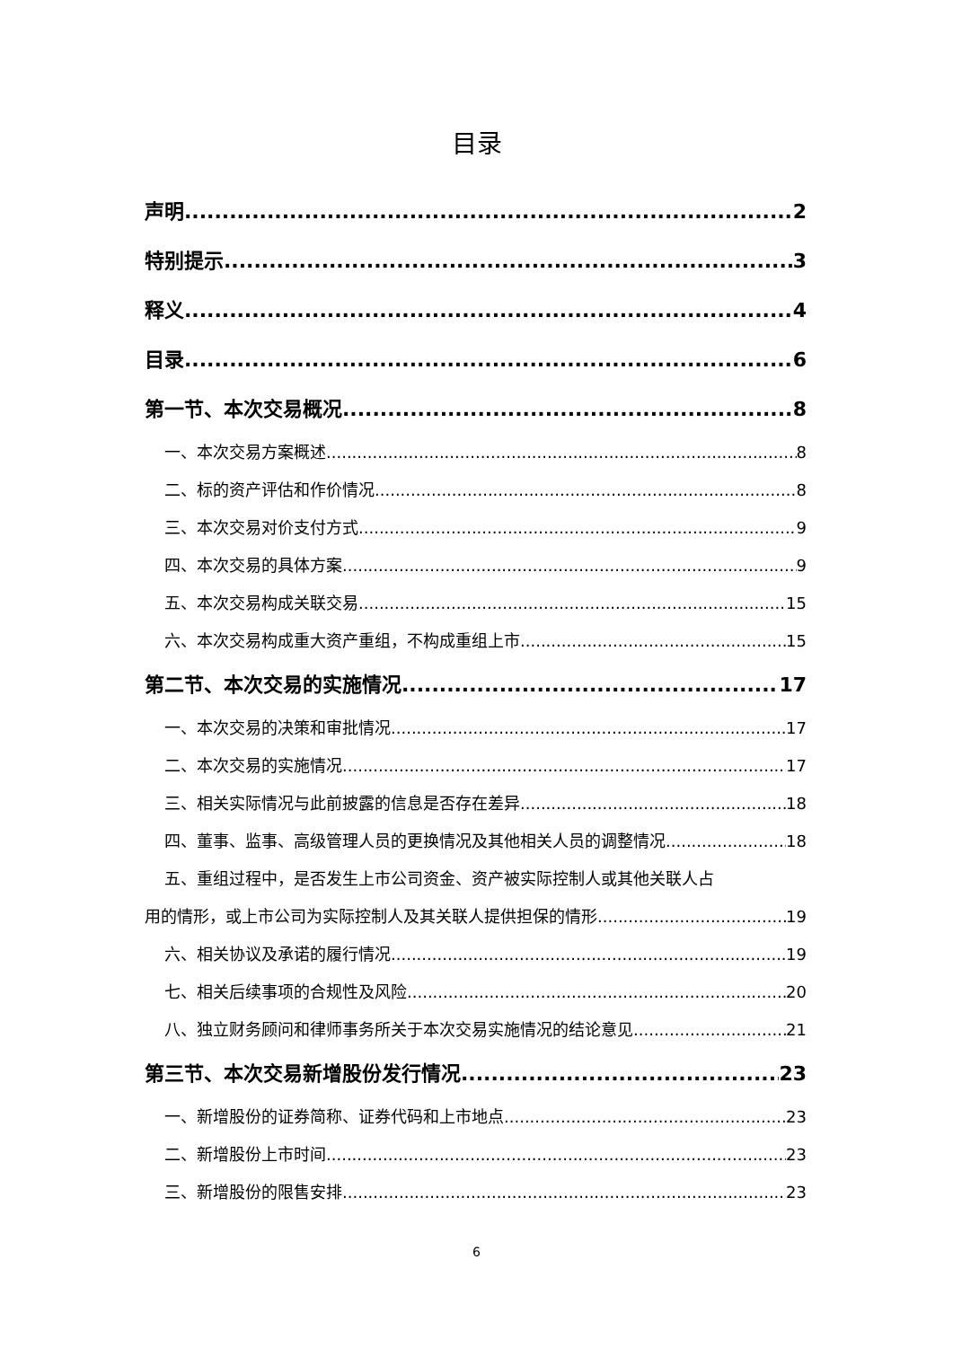目录
声明 2
特别提示 3
释义 4
目录 6
第一节、本次交易概况 8
一、本次交易方案概述 8
二、标的资产评估和作价情况 8
三、本次交易对价支付方式 9
四、本次交易的具体方案 9
五、本次交易构成关联交易 15
六、本次交易构成重大资产重组，不构成重组上市 15
第二节、本次交易的实施情况 17
一、本次交易的决策和审批情况 17
二、本次交易的实施情况 17
三、相关实际情况与此前披露的信息是否存在差异 18
四、董事、监事、高级管理人员的更换情况及其他相关人员的调整情况 18
五、重组过程中，是否发生上市公司资金、资产被实际控制人或其他关联人占
用的情形，或上市公司为实际控制人及其关联人提供担保的情形 19
六、相关协议及承诺的履行情况 19
七、相关后续事项的合规性及风险 20
八、独立财务顾问和律师事务所关于本次交易实施情况的结论意见 21
第三节、本次交易新增股份发行情况 23
一、新增股份的证券简称、证券代码和上市地点 23
二、新增股份上市时间 23
三、新增股份的限售安排 23
6